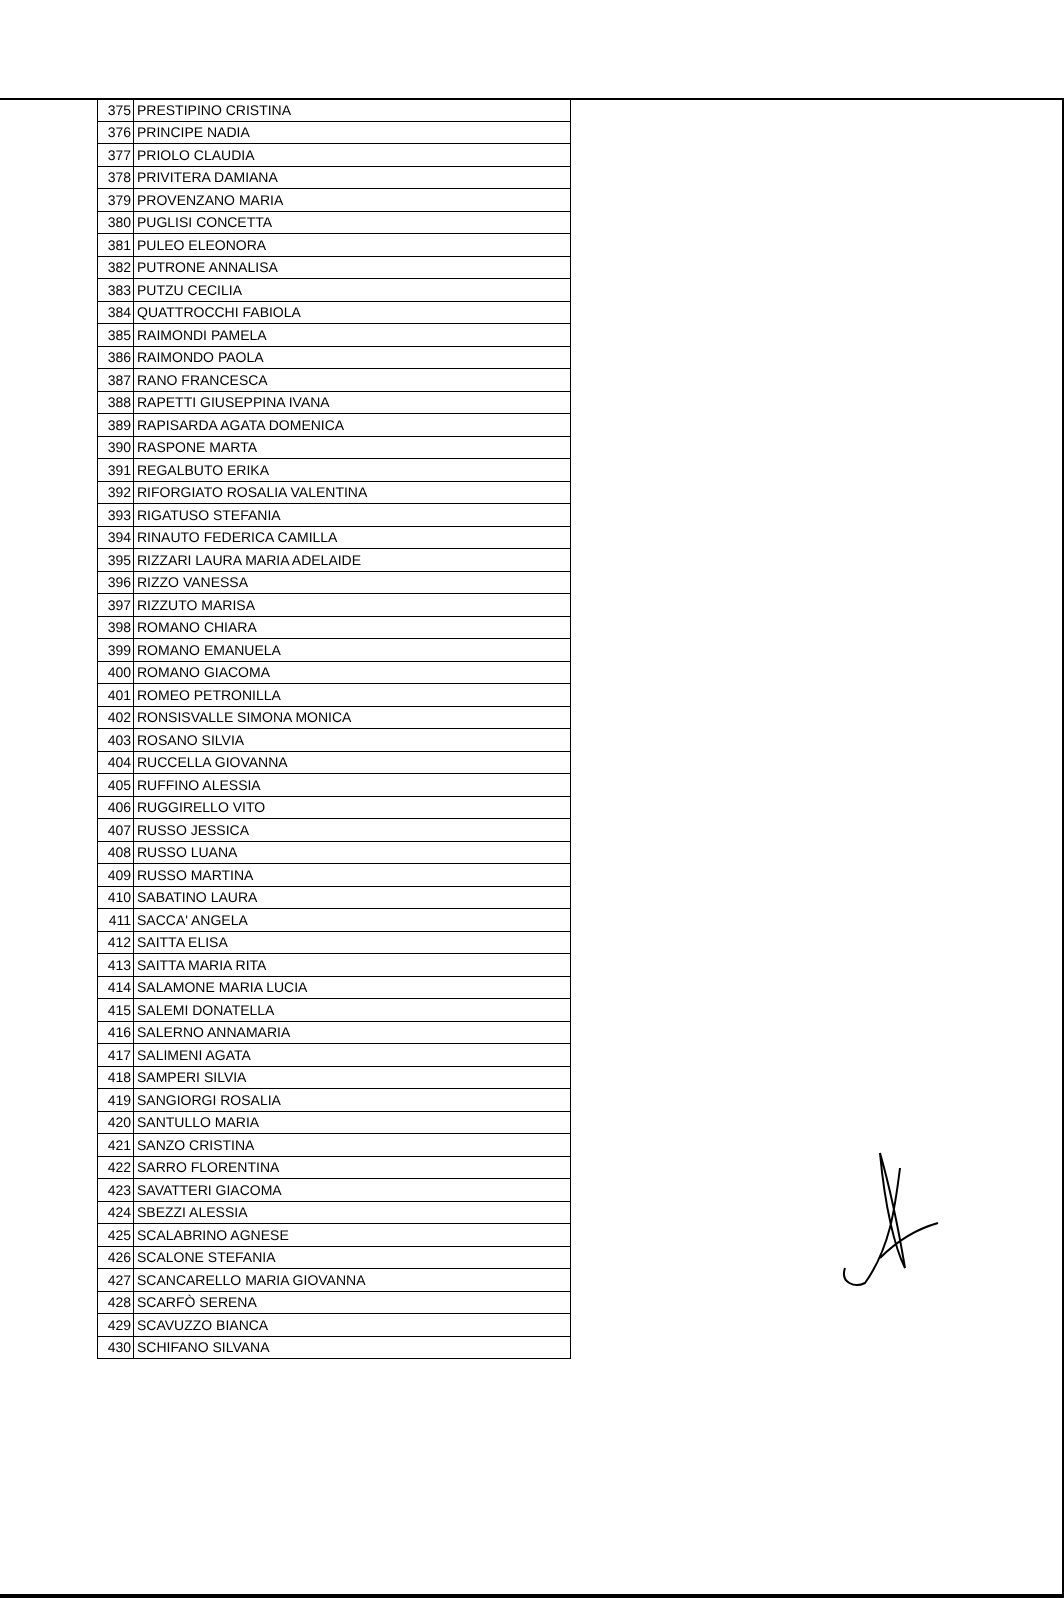| 375 | PRESTIPINO CRISTINA |
| 376 | PRINCIPE NADIA |
| 377 | PRIOLO CLAUDIA |
| 378 | PRIVITERA DAMIANA |
| 379 | PROVENZANO MARIA |
| 380 | PUGLISI CONCETTA |
| 381 | PULEO ELEONORA |
| 382 | PUTRONE ANNALISA |
| 383 | PUTZU CECILIA |
| 384 | QUATTROCCHI FABIOLA |
| 385 | RAIMONDI PAMELA |
| 386 | RAIMONDO PAOLA |
| 387 | RANO FRANCESCA |
| 388 | RAPETTI GIUSEPPINA IVANA |
| 389 | RAPISARDA AGATA DOMENICA |
| 390 | RASPONE MARTA |
| 391 | REGALBUTO ERIKA |
| 392 | RIFORGIATO ROSALIA VALENTINA |
| 393 | RIGATUSO STEFANIA |
| 394 | RINAUTO FEDERICA CAMILLA |
| 395 | RIZZARI LAURA MARIA ADELAIDE |
| 396 | RIZZO VANESSA |
| 397 | RIZZUTO MARISA |
| 398 | ROMANO CHIARA |
| 399 | ROMANO EMANUELA |
| 400 | ROMANO GIACOMA |
| 401 | ROMEO PETRONILLA |
| 402 | RONSISVALLE SIMONA MONICA |
| 403 | ROSANO SILVIA |
| 404 | RUCCELLA GIOVANNA |
| 405 | RUFFINO ALESSIA |
| 406 | RUGGIRELLO VITO |
| 407 | RUSSO JESSICA |
| 408 | RUSSO LUANA |
| 409 | RUSSO MARTINA |
| 410 | SABATINO LAURA |
| 411 | SACCA' ANGELA |
| 412 | SAITTA ELISA |
| 413 | SAITTA MARIA RITA |
| 414 | SALAMONE MARIA LUCIA |
| 415 | SALEMI DONATELLA |
| 416 | SALERNO ANNAMARIA |
| 417 | SALIMENI AGATA |
| 418 | SAMPERI SILVIA |
| 419 | SANGIORGI ROSALIA |
| 420 | SANTULLO MARIA |
| 421 | SANZO CRISTINA |
| 422 | SARRO FLORENTINA |
| 423 | SAVATTERI GIACOMA |
| 424 | SBEZZI ALESSIA |
| 425 | SCALABRINO AGNESE |
| 426 | SCALONE STEFANIA |
| 427 | SCANCARELLO MARIA GIOVANNA |
| 428 | SCARFÒ SERENA |
| 429 | SCAVUZZO BIANCA |
| 430 | SCHIFANO SILVANA |